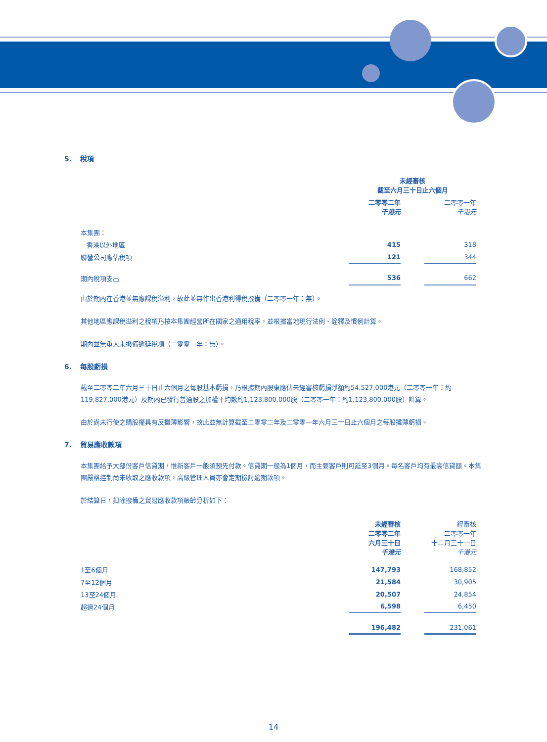5. 稅項
| | 未經審核 截至六月三十日止六個月 | | |
| | 二零零二年 千港元 | | 二零零一年 千港元 |
| 本集團： | | | |
| 香港以外地區 | 415 | | 318 |
| 聯營公司應佔稅項 | 121 | | 344 |
| 期內稅項支出 | 536 | | 662 |
由於期內在香港並無應課稅溢利，故此並無作出香港利得稅撥備（二零零一年：無）。
其他地區應課稅溢利之稅項乃按本集團經營所在國家之適用稅率，並根據當地現行法例、詮釋及慣例計算。
期內並無重大未撥備遞延稅項（二零零一年：無）。
6. 每股虧損
截至二零零二年六月三十日止六個月之每股基本虧損，乃根據期內股東應佔未經審核虧損淨額約54,527,000港元（二零零一年：約119,827,000港元）及期內已發行普通股之加權平均數約1,123,800,000股（二零零一年：約1,123,800,000股）計算。
由於尚未行使之購股權具有反攤薄影響，故此並無計算截至二零零二年及二零零一年六月三十日止六個月之每股攤薄虧損。
7. 貿易應收款項
本集團給予大部份客戶信貸期，惟新客戶一般須預先付款。信貸期一般為1個月，而主要客戶則可延至3個月。每名客戶均有最高信貸額。本集團嚴格控制尚未收取之應收款項。高級管理人員亦會定期檢討逾期款項。
於結算日，扣除撥備之貿易應收款項賬齡分析如下：
| | 未經審核 二零零二年 六月三十日 千港元 | | 經審核 二零零一年 十二月三十一日 千港元 |
| 1至6個月 | 147,793 | | 168,852 |
| 7至12個月 | 21,584 | | 30,905 |
| 13至24個月 | 20,507 | | 24,854 |
| 超過24個月 | 6,598 | | 6,450 |
| | 196,482 | | 231,061 |
14